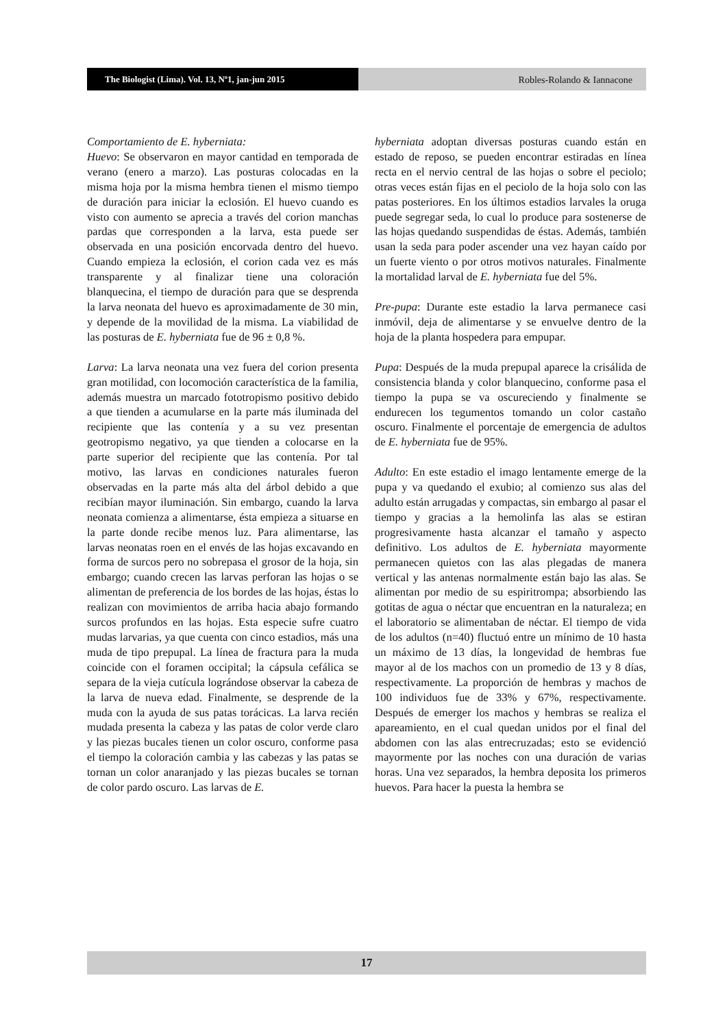The Biologist (Lima). Vol. 13, Nº1, jan-jun 2015 Robles-Rolando & Iannacone
Comportamiento de E. hyberniata:
Huevo: Se observaron en mayor cantidad en temporada de verano (enero a marzo). Las posturas colocadas en la misma hoja por la misma hembra tienen el mismo tiempo de duración para iniciar la eclosión. El huevo cuando es visto con aumento se aprecia a través del corion manchas pardas que corresponden a la larva, esta puede ser observada en una posición encorvada dentro del huevo. Cuando empieza la eclosión, el corion cada vez es más transparente y al finalizar tiene una coloración blanquecina, el tiempo de duración para que se desprenda la larva neonata del huevo es aproximadamente de 30 min, y depende de la movilidad de la misma. La viabilidad de las posturas de E. hyberniata fue de 96 ± 0,8 %.
Larva: La larva neonata una vez fuera del corion presenta gran motilidad, con locomoción característica de la familia, además muestra un marcado fototropismo positivo debido a que tienden a acumularse en la parte más iluminada del recipiente que las contenía y a su vez presentan geotropismo negativo, ya que tienden a colocarse en la parte superior del recipiente que las contenía. Por tal motivo, las larvas en condiciones naturales fueron observadas en la parte más alta del árbol debido a que recibían mayor iluminación. Sin embargo, cuando la larva neonata comienza a alimentarse, ésta empieza a situarse en la parte donde recibe menos luz. Para alimentarse, las larvas neonatas roen en el envés de las hojas excavando en forma de surcos pero no sobrepasa el grosor de la hoja, sin embargo; cuando crecen las larvas perforan las hojas o se alimentan de preferencia de los bordes de las hojas, éstas lo realizan con movimientos de arriba hacia abajo formando surcos profundos en las hojas. Esta especie sufre cuatro mudas larvarias, ya que cuenta con cinco estadios, más una muda de tipo prepupal. La línea de fractura para la muda coincide con el foramen occipital; la cápsula cefálica se separa de la vieja cutícula lográndose observar la cabeza de la larva de nueva edad. Finalmente, se desprende de la muda con la ayuda de sus patas torácicas. La larva recién mudada presenta la cabeza y las patas de color verde claro y las piezas bucales tienen un color oscuro, conforme pasa el tiempo la coloración cambia y las cabezas y las patas se tornan un color anaranjado y las piezas bucales se tornan de color pardo oscuro. Las larvas de E.
hyberniata adoptan diversas posturas cuando están en estado de reposo, se pueden encontrar estiradas en línea recta en el nervio central de las hojas o sobre el peciolo; otras veces están fijas en el peciolo de la hoja solo con las patas posteriores. En los últimos estadios larvales la oruga puede segregar seda, lo cual lo produce para sostenerse de las hojas quedando suspendidas de éstas. Además, también usan la seda para poder ascender una vez hayan caído por un fuerte viento o por otros motivos naturales. Finalmente la mortalidad larval de E. hyberniata fue del 5%.
Pre-pupa: Durante este estadio la larva permanece casi inmóvil, deja de alimentarse y se envuelve dentro de la hoja de la planta hospedera para empupar.
Pupa: Después de la muda prepupal aparece la crisálida de consistencia blanda y color blanquecino, conforme pasa el tiempo la pupa se va oscureciendo y finalmente se endurecen los tegumentos tomando un color castaño oscuro. Finalmente el porcentaje de emergencia de adultos de E. hyberniata fue de 95%.
Adulto: En este estadio el imago lentamente emerge de la pupa y va quedando el exubio; al comienzo sus alas del adulto están arrugadas y compactas, sin embargo al pasar el tiempo y gracias a la hemolinfa las alas se estiran progresivamente hasta alcanzar el tamaño y aspecto definitivo. Los adultos de E. hyberniata mayormente permanecen quietos con las alas plegadas de manera vertical y las antenas normalmente están bajo las alas. Se alimentan por medio de su espiritrompa; absorbiendo las gotitas de agua o néctar que encuentran en la naturaleza; en el laboratorio se alimentaban de néctar. El tiempo de vida de los adultos (n=40) fluctuó entre un mínimo de 10 hasta un máximo de 13 días, la longevidad de hembras fue mayor al de los machos con un promedio de 13 y 8 días, respectivamente. La proporción de hembras y machos de 100 individuos fue de 33% y 67%, respectivamente. Después de emerger los machos y hembras se realiza el apareamiento, en el cual quedan unidos por el final del abdomen con las alas entrecruzadas; esto se evidenció mayormente por las noches con una duración de varias horas. Una vez separados, la hembra deposita los primeros huevos. Para hacer la puesta la hembra se
17